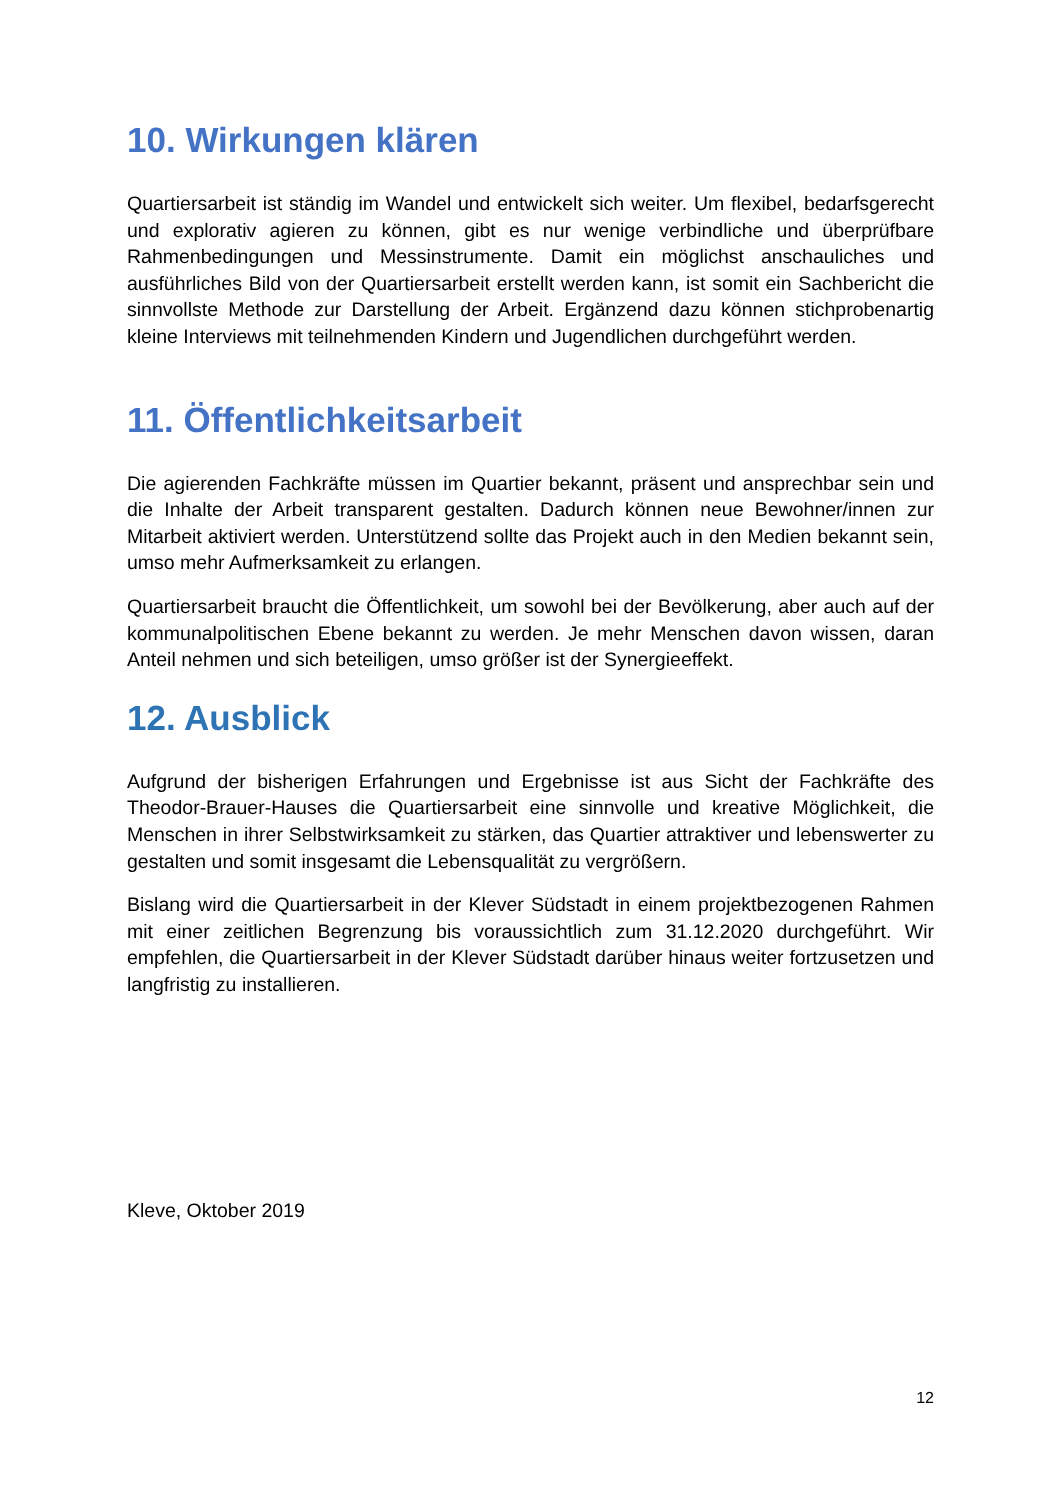10. Wirkungen klären
Quartiersarbeit ist ständig im Wandel und entwickelt sich weiter. Um flexibel, bedarfsgerecht und explorativ agieren zu können, gibt es nur wenige verbindliche und überprüfbare Rahmenbedingungen und Messinstrumente. Damit ein möglichst anschauliches und ausführliches Bild von der Quartiersarbeit erstellt werden kann, ist somit ein Sachbericht die sinnvollste Methode zur Darstellung der Arbeit. Ergänzend dazu können stichprobenartig kleine Interviews mit teilnehmenden Kindern und Jugendlichen durchgeführt werden.
11. Öffentlichkeitsarbeit
Die agierenden Fachkräfte müssen im Quartier bekannt, präsent und ansprechbar sein und die Inhalte der Arbeit transparent gestalten. Dadurch können neue Bewohner/innen zur Mitarbeit aktiviert werden. Unterstützend sollte das Projekt auch in den Medien bekannt sein, umso mehr Aufmerksamkeit zu erlangen.
Quartiersarbeit braucht die Öffentlichkeit, um sowohl bei der Bevölkerung, aber auch auf der kommunalpolitischen Ebene bekannt zu werden. Je mehr Menschen davon wissen, daran Anteil nehmen und sich beteiligen, umso größer ist der Synergieeffekt.
12. Ausblick
Aufgrund der bisherigen Erfahrungen und Ergebnisse ist aus Sicht der Fachkräfte des Theodor-Brauer-Hauses die Quartiersarbeit eine sinnvolle und kreative Möglichkeit, die Menschen in ihrer Selbstwirksamkeit zu stärken, das Quartier attraktiver und lebenswerter zu gestalten und somit insgesamt die Lebensqualität zu vergrößern.
Bislang wird die Quartiersarbeit in der Klever Südstadt in einem projektbezogenen Rahmen mit einer zeitlichen Begrenzung bis voraussichtlich zum 31.12.2020 durchgeführt. Wir empfehlen, die Quartiersarbeit in der Klever Südstadt darüber hinaus weiter fortzusetzen und langfristig zu installieren.
Kleve, Oktober 2019
12